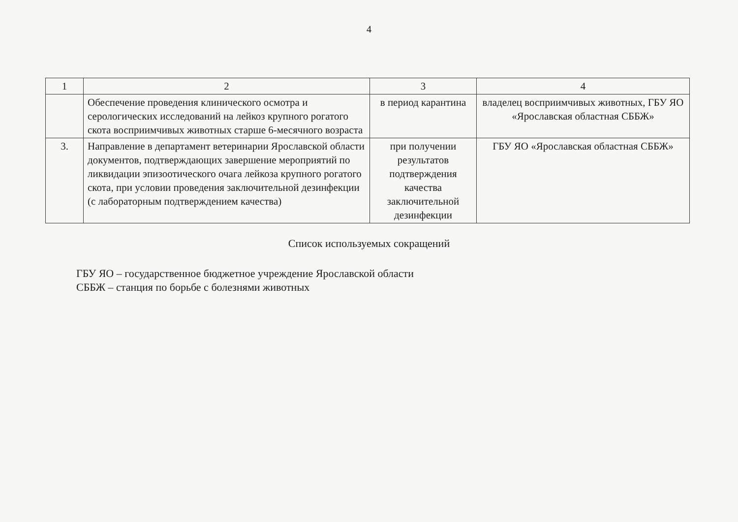4
| 1 | 2 | 3 | 4 |
| --- | --- | --- | --- |
| | Обеспечение проведения клинического осмотра и серологических исследований на лейкоз крупного рогатого скота восприимчивых животных старше 6-месячного возраста | в период карантина | владелец восприимчивых животных, ГБУ ЯО «Ярославская областная СББЖ» |
| 3. | Направление в департамент ветеринарии Ярославской области документов, подтверждающих завершение мероприятий по ликвидации эпизоотического очага лейкоза крупного рогатого скота, при условии проведения заключительной дезинфекции (с лабораторным подтверждением качества) | при получении результатов подтверждения качества заключительной дезинфекции | ГБУ ЯО «Ярославская областная СББЖ» |
Список используемых сокращений
ГБУ ЯО – государственное бюджетное учреждение Ярославской области
СББЖ – станция по борьбе с болезнями животных